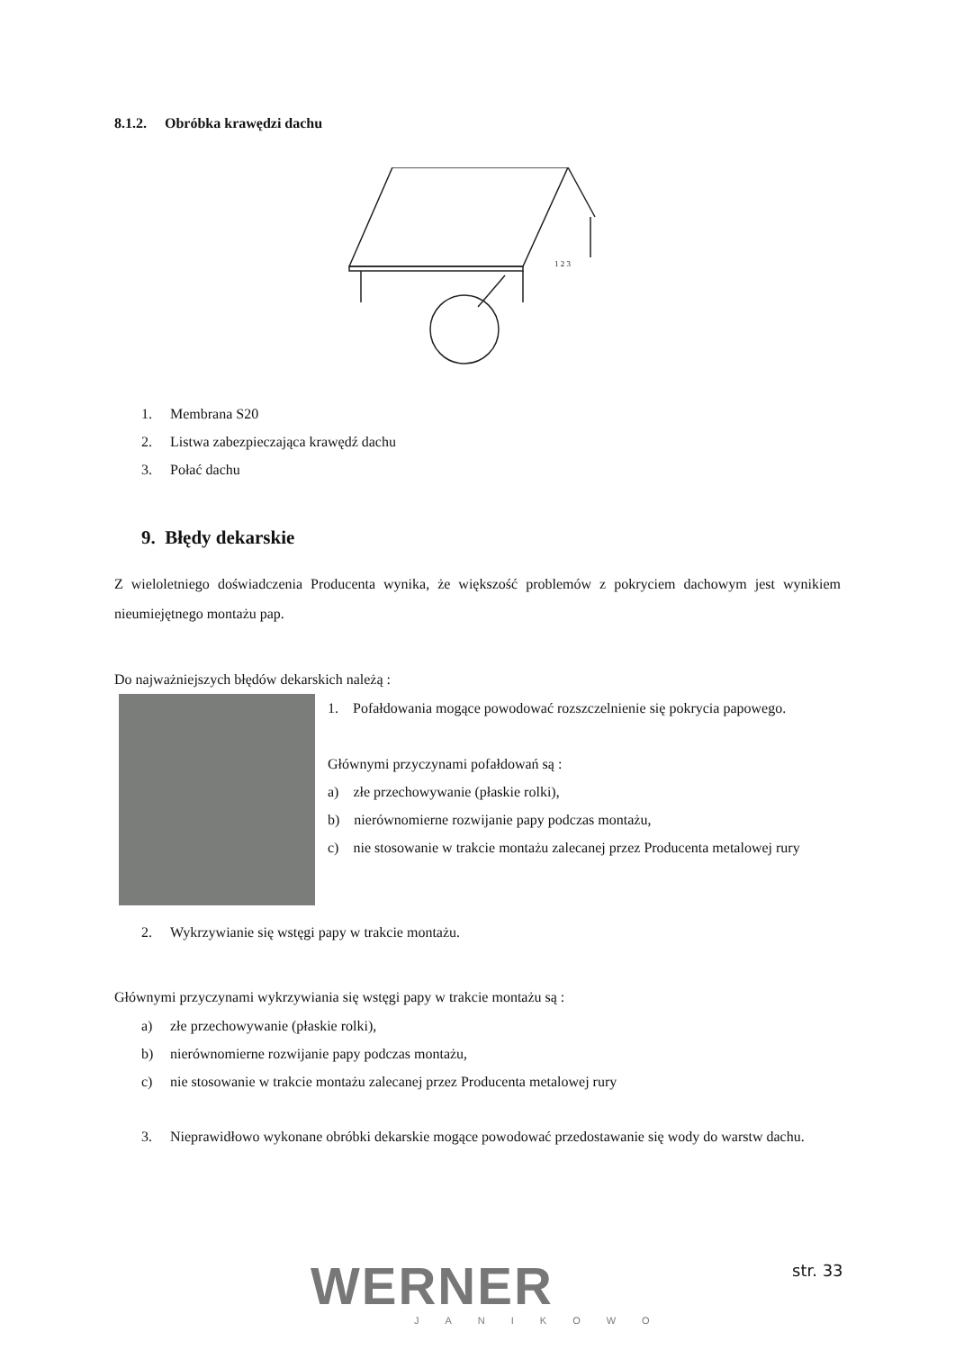8.1.2. Obróbka krawędzi dachu
1 2 3
1. Membrana S20
2. Listwa zabezpieczająca krawędź dachu
3. Połać dachu
9. Błędy dekarskie
Z wieloletniego doświadczenia Producenta wynika, że większość problemów z pokryciem dachowym jest wynikiem nieumiejętnego montażu pap.
Do najważniejszych błędów dekarskich należą :
1. Pofałdowania mogące powodować rozszczelnienie się pokrycia papowego.
Głównymi przyczynami pofałdowań są :
a) złe przechowywanie (płaskie rolki),
b) nierównomierne rozwijanie papy podczas montażu,
c) nie stosowanie w trakcie montażu zalecanej przez Producenta metalowej rury
2. Wykrzywianie się wstęgi papy w trakcie montażu.
Głównymi przyczynami wykrzywiania się wstęgi papy w trakcie montażu są :
a) złe przechowywanie (płaskie rolki),
b) nierównomierne rozwijanie papy podczas montażu,
c) nie stosowanie w trakcie montażu zalecanej przez Producenta metalowej rury
3. Nieprawidłowo wykonane obróbki dekarskie mogące powodować przedostawanie się wody do warstw dachu.
WERNER
JANIKOWO
str. 33